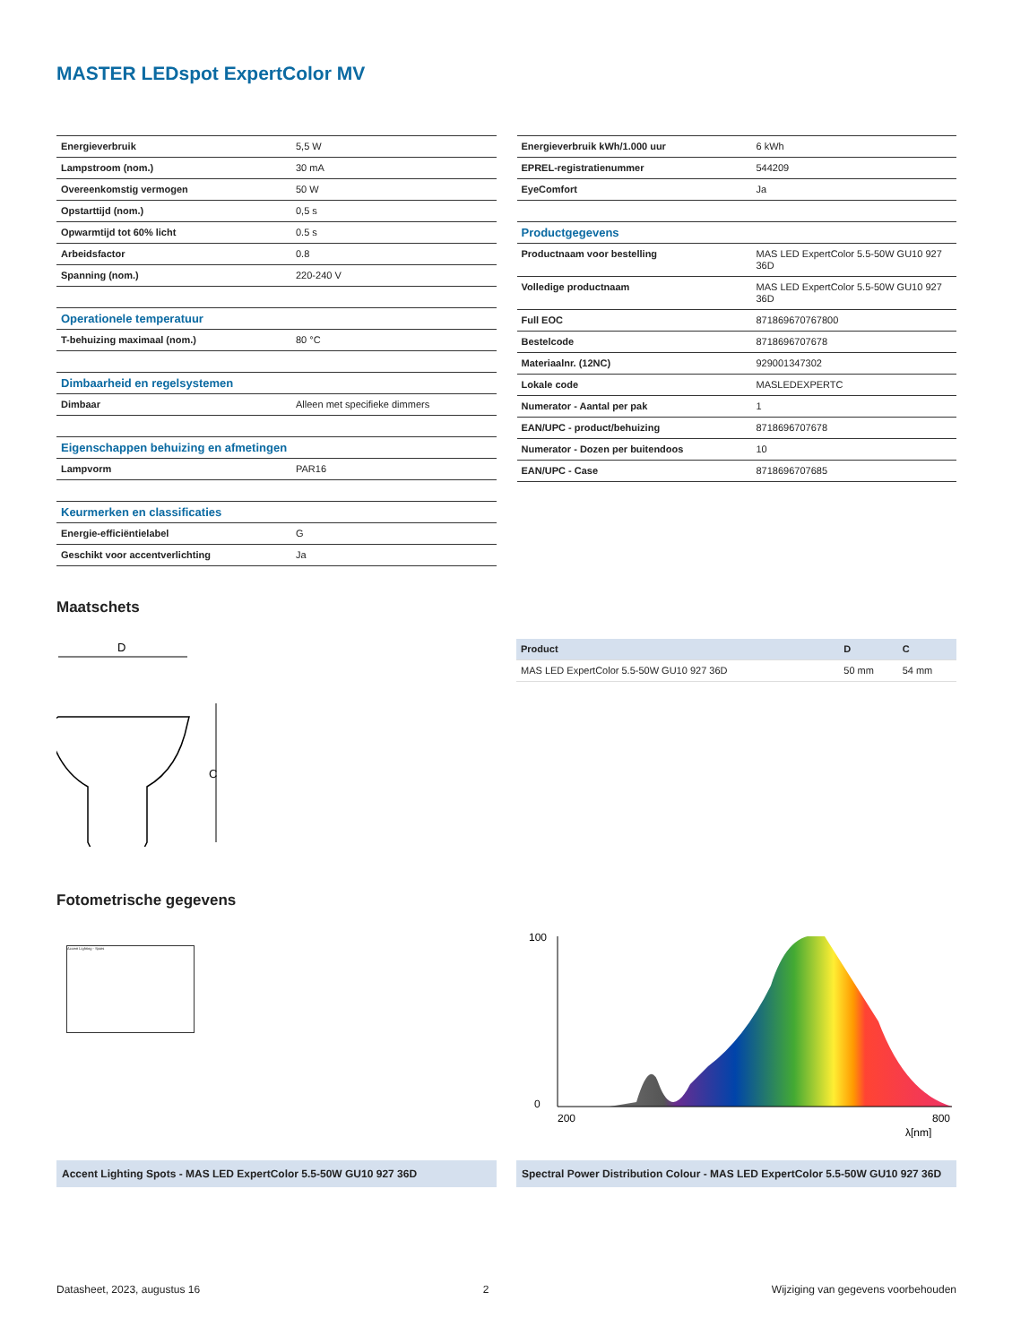MASTER LEDspot ExpertColor MV
| Energieverbruik | 5,5 W |
| Lampstroom (nom.) | 30 mA |
| Overeenkomstig vermogen | 50 W |
| Opstarttijd (nom.) | 0,5 s |
| Opwarmtijd tot 60% licht | 0.5 s |
| Arbeidsfactor | 0.8 |
| Spanning (nom.) | 220-240 V |
| Operationele temperatuur | |
| T-behuizing maximaal (nom.) | 80 °C |
| Dimbaarheid en regelsystemen | |
| Dimbaar | Alleen met specifieke dimmers |
| Eigenschappen behuizing en afmetingen | |
| Lampvorm | PAR16 |
| Keurmerken en classificaties | |
| Energie-efficiëntielabel | G |
| Geschikt voor accentverlichting | Ja |
| Energieverbruik kWh/1.000 uur | 6 kWh |
| EPREL-registratienummer | 544209 |
| EyeComfort | Ja |
| Productgegevens | |
| Productnaam voor bestelling | MAS LED ExpertColor 5.5-50W GU10 927 36D |
| Volledige productnaam | MAS LED ExpertColor 5.5-50W GU10 927 36D |
| Full EOC | 871869670767800 |
| Bestelcode | 8718696707678 |
| Materiaalnr. (12NC) | 929001347302 |
| Lokale code | MASLEDEXPERTC |
| Numerator - Aantal per pak | 1 |
| EAN/UPC - product/behuizing | 8718696707678 |
| Numerator - Dozen per buitendoos | 10 |
| EAN/UPC - Case | 8718696707685 |
Maatschets
D
C
| Product | D | C |
| MAS LED ExpertColor 5.5-50W GU10 927 36D | 50 mm | 54 mm |
Fotometrische gegevens
Accent Lighting - Spots
100
0
200
800
λ[nm]
Accent Lighting Spots - MAS LED ExpertColor 5.5-50W GU10 927 36D
Spectral Power Distribution Colour - MAS LED ExpertColor 5.5-50W GU10 927 36D
Datasheet, 2023, augustus 16 2 Wijziging van gegevens voorbehouden